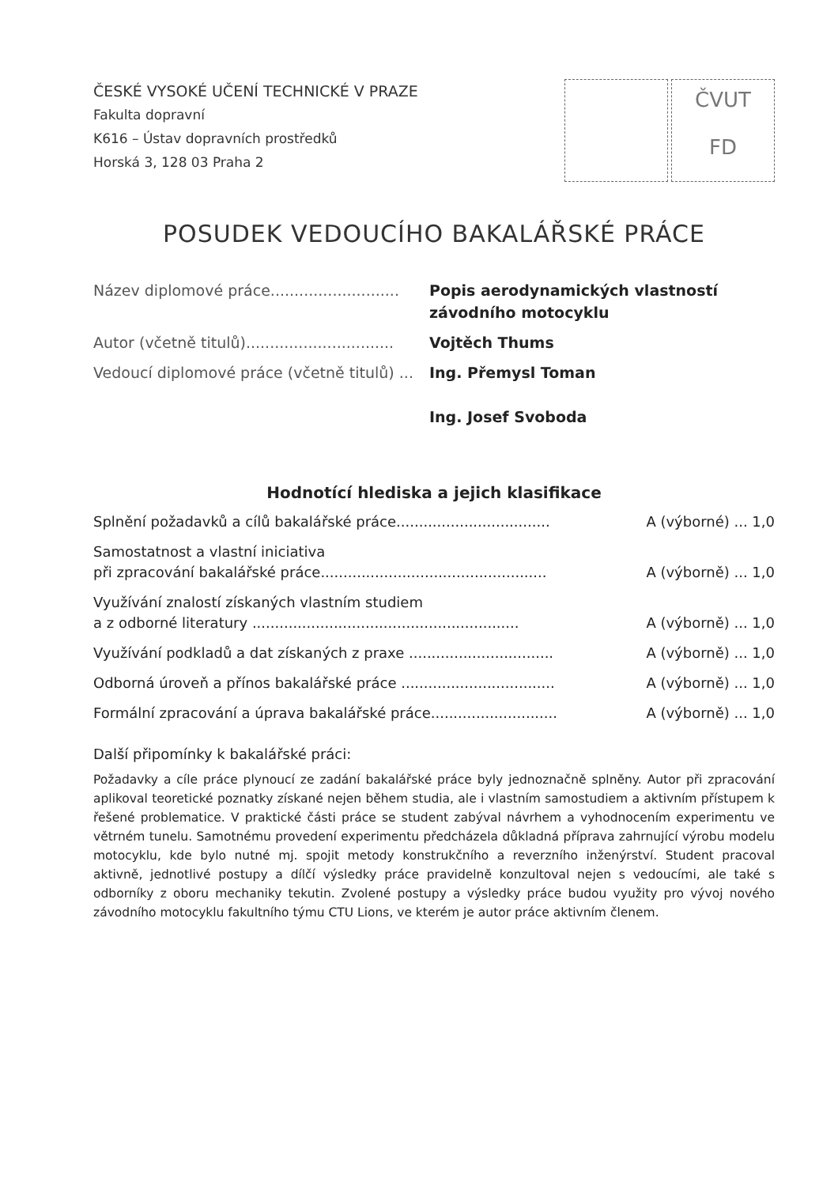ČESKÉ VYSOKÉ UČENÍ TECHNICKÉ V PRAZE
Fakulta dopravní
K616 – Ústav dopravních prostředků
Horská 3, 128 03 Praha 2
ČVUT
FD
POSUDEK VEDOUCÍHO BAKALÁŘSKÉ PRÁCE
Název diplomové práce...........................
Popis aerodynamických vlastností
závodního motocyklu
Autor (včetně titulů)...............................
Vojtěch Thums
Vedoucí diplomové práce (včetně titulů) ...
Ing. Přemysl Toman
Ing. Josef Svoboda
Hodnotící hlediska a jejich klasifikace
Splnění požadavků a cílů bakalářské práce..................................
A (výborné) ... 1,0
Samostatnost a vlastní iniciativa
při zpracování bakalářské práce..................................................
A (výborně) ... 1,0
Využívání znalostí získaných vlastním studiem
a z odborné literatury ...........................................................
A (výborně) ... 1,0
Využívání podkladů a dat získaných z praxe ................................
A (výborně) ... 1,0
Odborná úroveň a přínos bakalářské práce ..................................
A (výborně) ... 1,0
Formální zpracování a úprava bakalářské práce............................
A (výborně) ... 1,0
Další připomínky k bakalářské práci:
Požadavky a cíle práce plynoucí ze zadání bakalářské práce byly jednoznačně splněny. Autor při zpracování aplikoval teoretické poznatky získané nejen během studia, ale i vlastním samostudiem a aktivním přístupem k řešené problematice. V praktické části práce se student zabýval návrhem a vyhodnocením experimentu ve větrném tunelu. Samotnému provedení experimentu předcházela důkladná příprava zahrnující výrobu modelu motocyklu, kde bylo nutné mj. spojit metody konstrukčního a reverzního inženýrství. Student pracoval aktivně, jednotlivé postupy a dílčí výsledky práce pravidelně konzultoval nejen s vedoucími, ale také s odborníky z oboru mechaniky tekutin. Zvolené postupy a výsledky práce budou využity pro vývoj nového závodního motocyklu fakultního týmu CTU Lions, ve kterém je autor práce aktivním členem.